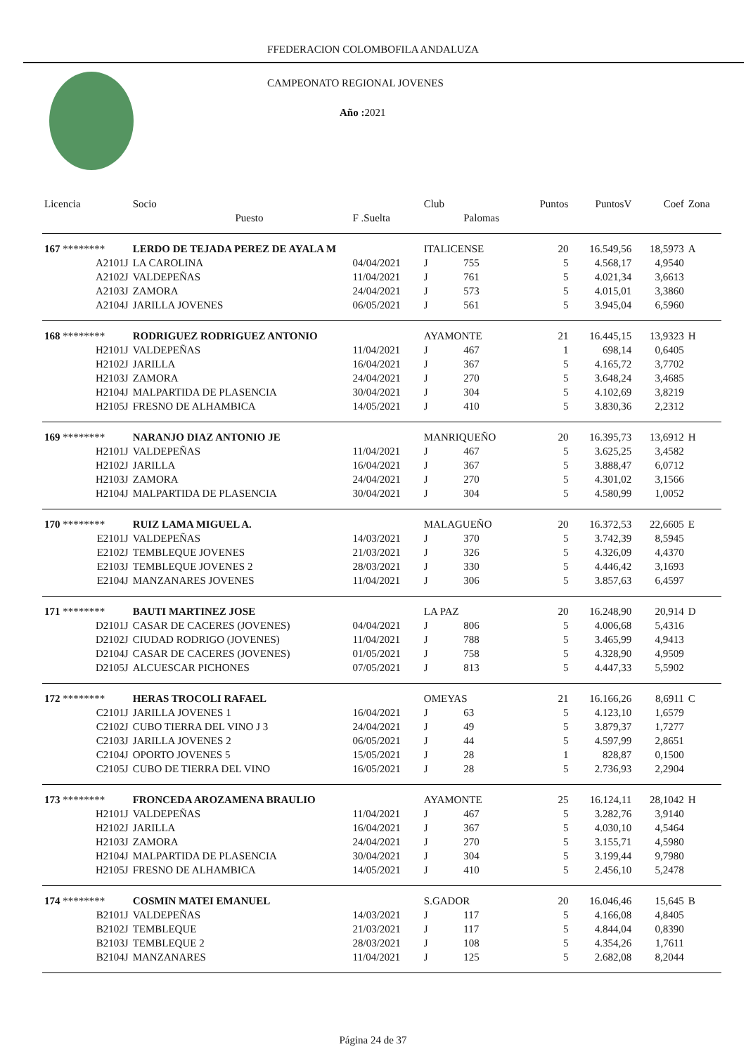FFEDERACION COLOMBOFILA ANDALUZA
CAMPEONATO REGIONAL JOVENES
Año : 2021
| Licencia | Socio | | | Club | | Puntos | PuntosV | Coef | Zona |
| --- | --- | --- | --- | --- | --- | --- | --- | --- | --- |
| | | Puesto | F .Suelta | | Palomas | | | | |
| 167 ******** | LERDO DE TEJADA PEREZ DE AYALA M | | | ITALICENSE | | 20 | 16.549,56 | 18,5973 | A |
| A2101J | LA CAROLINA | | 04/04/2021 | J | 755 | 5 | 4.568,17 | 4,9540 | |
| A2102J | VALDEPEÑAS | | 11/04/2021 | J | 761 | 5 | 4.021,34 | 3,6613 | |
| A2103J | ZAMORA | | 24/04/2021 | J | 573 | 5 | 4.015,01 | 3,3860 | |
| A2104J | JARILLA JOVENES | | 06/05/2021 | J | 561 | 5 | 3.945,04 | 6,5960 | |
| 168 ******** | RODRIGUEZ RODRIGUEZ ANTONIO | | | AYAMONTE | | 21 | 16.445,15 | 13,9323 | H |
| H2101J | VALDEPEÑAS | | 11/04/2021 | J | 467 | 1 | 698,14 | 0,6405 | |
| H2102J | JARILLA | | 16/04/2021 | J | 367 | 5 | 4.165,72 | 3,7702 | |
| H2103J | ZAMORA | | 24/04/2021 | J | 270 | 5 | 3.648,24 | 3,4685 | |
| H2104J | MALPARTIDA DE PLASENCIA | | 30/04/2021 | J | 304 | 5 | 4.102,69 | 3,8219 | |
| H2105J | FRESNO DE ALHAMBICA | | 14/05/2021 | J | 410 | 5 | 3.830,36 | 2,2312 | |
| 169 ******** | NARANJO DIAZ ANTONIO JE | | | MANRIQUEÑO | | 20 | 16.395,73 | 13,6912 | H |
| H2101J | VALDEPEÑAS | | 11/04/2021 | J | 467 | 5 | 3.625,25 | 3,4582 | |
| H2102J | JARILLA | | 16/04/2021 | J | 367 | 5 | 3.888,47 | 6,0712 | |
| H2103J | ZAMORA | | 24/04/2021 | J | 270 | 5 | 4.301,02 | 3,1566 | |
| H2104J | MALPARTIDA DE PLASENCIA | | 30/04/2021 | J | 304 | 5 | 4.580,99 | 1,0052 | |
| 170 ******** | RUIZ LAMA MIGUEL A. | | | MALAGUEÑO | | 20 | 16.372,53 | 22,6605 | E |
| E2101J | VALDEPEÑAS | | 14/03/2021 | J | 370 | 5 | 3.742,39 | 8,5945 | |
| E2102J | TEMBLEQUE JOVENES | | 21/03/2021 | J | 326 | 5 | 4.326,09 | 4,4370 | |
| E2103J | TEMBLEQUE JOVENES 2 | | 28/03/2021 | J | 330 | 5 | 4.446,42 | 3,1693 | |
| E2104J | MANZANARES JOVENES | | 11/04/2021 | J | 306 | 5 | 3.857,63 | 6,4597 | |
| 171 ******** | BAUTI MARTINEZ JOSE | | | LA PAZ | | 20 | 16.248,90 | 20,914 | D |
| D2101J | CASAR DE CACERES (JOVENES) | | 04/04/2021 | J | 806 | 5 | 4.006,68 | 5,4316 | |
| D2102J | CIUDAD RODRIGO (JOVENES) | | 11/04/2021 | J | 788 | 5 | 3.465,99 | 4,9413 | |
| D2104J | CASAR DE CACERES (JOVENES) | | 01/05/2021 | J | 758 | 5 | 4.328,90 | 4,9509 | |
| D2105J | ALCUESCAR PICHONES | | 07/05/2021 | J | 813 | 5 | 4.447,33 | 5,5902 | |
| 172 ******** | HERAS TROCOLI RAFAEL | | | OMEYAS | | 21 | 16.166,26 | 8,6911 | C |
| C2101J | JARILLA JOVENES 1 | | 16/04/2021 | J | 63 | 5 | 4.123,10 | 1,6579 | |
| C2102J | CUBO TIERRA DEL VINO J 3 | | 24/04/2021 | J | 49 | 5 | 3.879,37 | 1,7277 | |
| C2103J | JARILLA JOVENES 2 | | 06/05/2021 | J | 44 | 5 | 4.597,99 | 2,8651 | |
| C2104J | OPORTO JOVENES 5 | | 15/05/2021 | J | 28 | 1 | 828,87 | 0,1500 | |
| C2105J | CUBO DE TIERRA DEL VINO | | 16/05/2021 | J | 28 | 5 | 2.736,93 | 2,2904 | |
| 173 ******** | FRONCEDA AROZAMENA BRAULIO | | | AYAMONTE | | 25 | 16.124,11 | 28,1042 | H |
| H2101J | VALDEPEÑAS | | 11/04/2021 | J | 467 | 5 | 3.282,76 | 3,9140 | |
| H2102J | JARILLA | | 16/04/2021 | J | 367 | 5 | 4.030,10 | 4,5464 | |
| H2103J | ZAMORA | | 24/04/2021 | J | 270 | 5 | 3.155,71 | 4,5980 | |
| H2104J | MALPARTIDA DE PLASENCIA | | 30/04/2021 | J | 304 | 5 | 3.199,44 | 9,7980 | |
| H2105J | FRESNO DE ALHAMBICA | | 14/05/2021 | J | 410 | 5 | 2.456,10 | 5,2478 | |
| 174 ******** | COSMIN MATEI EMANUEL | | | S.GADOR | | 20 | 16.046,46 | 15,645 | B |
| B2101J | VALDEPEÑAS | | 14/03/2021 | J | 117 | 5 | 4.166,08 | 4,8405 | |
| B2102J | TEMBLEQUE | | 21/03/2021 | J | 117 | 5 | 4.844,04 | 0,8390 | |
| B2103J | TEMBLEQUE 2 | | 28/03/2021 | J | 108 | 5 | 4.354,26 | 1,7611 | |
| B2104J | MANZANARES | | 11/04/2021 | J | 125 | 5 | 2.682,08 | 8,2044 | |
Página 24 de 37